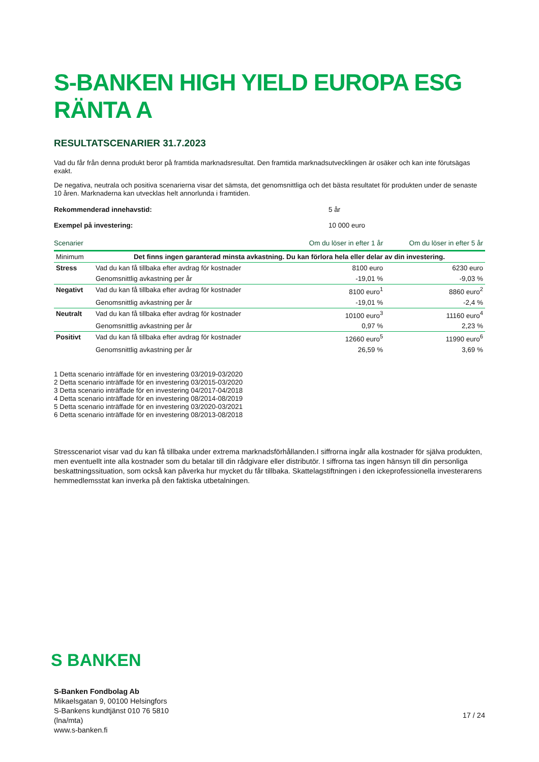S-BANKEN HIGH YIELD EUROPA ESG RÄNTA A
RESULTATSCENARIER 31.7.2023
Vad du får från denna produkt beror på framtida marknadsresultat. Den framtida marknadsutvecklingen är osäker och kan inte förutsägas exakt.
De negativa, neutrala och positiva scenarierna visar det sämsta, det genomsnittliga och det bästa resultatet för produkten under de senaste 10 åren. Marknaderna kan utvecklas helt annorlunda i framtiden.
Rekommenderad innehavstid: 5 år
Exempel på investering: 10 000 euro
| Scenarier | | Om du löser in efter 1 år | Om du löser in efter 5 år |
| --- | --- | --- | --- |
| Minimum | Det finns ingen garanterad minsta avkastning. Du kan förlora hela eller delar av din investering. | | |
| Stress | Vad du kan få tillbaka efter avdrag för kostnader | 8100 euro | 6230 euro |
| | Genomsnittlig avkastning per år | -19,01 % | -9,03 % |
| Negativt | Vad du kan få tillbaka efter avdrag för kostnader | 8100 euro<sup>1</sup> | 8860 euro<sup>2</sup> |
| | Genomsnittlig avkastning per år | -19,01 % | -2,4 % |
| Neutralt | Vad du kan få tillbaka efter avdrag för kostnader | 10100 euro<sup>3</sup> | 11160 euro<sup>4</sup> |
| | Genomsnittlig avkastning per år | 0,97 % | 2,23 % |
| Positivt | Vad du kan få tillbaka efter avdrag för kostnader | 12660 euro<sup>5</sup> | 11990 euro<sup>6</sup> |
| | Genomsnittlig avkastning per år | 26,59 % | 3,69 % |
1 Detta scenario inträffade för en investering 03/2019-03/2020
2 Detta scenario inträffade för en investering 03/2015-03/2020
3 Detta scenario inträffade för en investering 04/2017-04/2018
4 Detta scenario inträffade för en investering 08/2014-08/2019
5 Detta scenario inträffade för en investering 03/2020-03/2021
6 Detta scenario inträffade för en investering 08/2013-08/2018
Stresscenariot visar vad du kan få tillbaka under extrema marknadsförhållanden.I siffrorna ingår alla kostnader för själva produkten, men eventuellt inte alla kostnader som du betalar till din rådgivare eller distributör. I siffrorna tas ingen hänsyn till din personliga beskattningssituation, som också kan påverka hur mycket du får tillbaka. Skattelagstiftningen i den ickeprofessionella investerarens hemmedlemsstat kan inverka på den faktiska utbetalningen.
S BANKEN
S-Banken Fondbolag Ab
Mikaelsgatan 9, 00100 Helsingfors
S-Bankens kundtjänst 010 76 5810
(lna/mta)
www.s-banken.fi
17 / 24